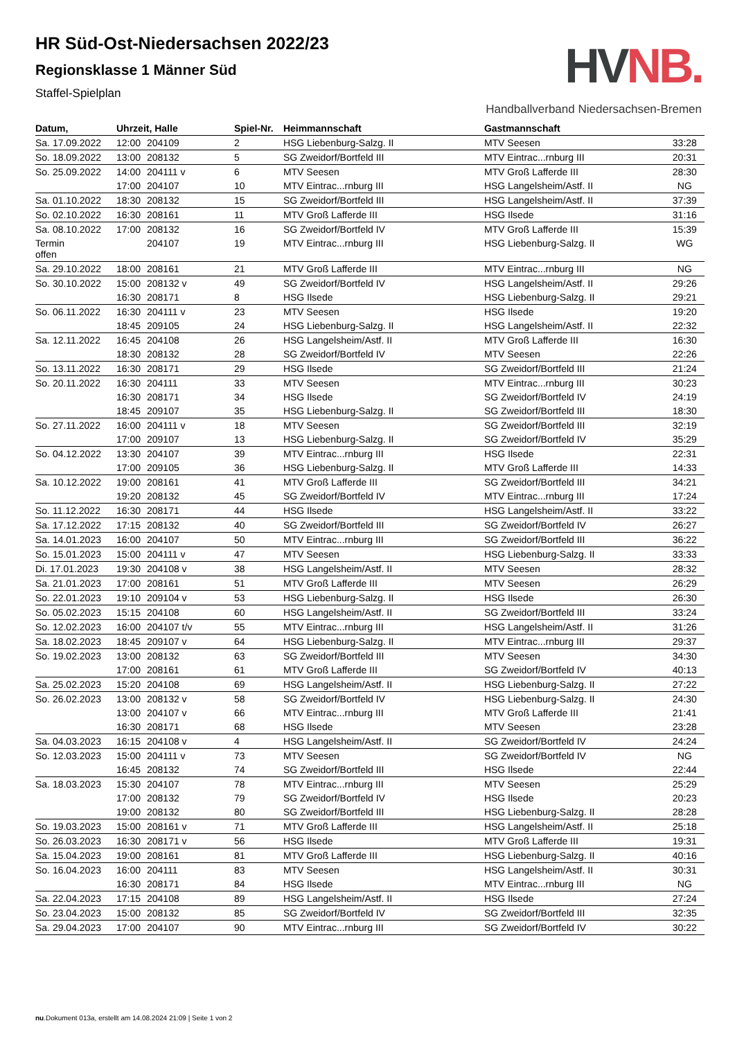HVNB.
Handballverband Niedersachsen-Bremen
HR Süd-Ost-Niedersachsen 2022/23
Regionsklasse 1 Männer Süd
Staffel-Spielplan
| Datum, | Uhrzeit, Halle | | Spiel-Nr. | Heimmannschaft | Gastmannschaft | |
| --- | --- | --- | --- | --- | --- | --- |
| Sa. 17.09.2022 | 12:00 | 204109 | 2 | HSG Liebenburg-Salzg. II | MTV Seesen | 33:28 |
| So. 18.09.2022 | 13:00 | 208132 | 5 | SG Zweidorf/Bortfeld III | MTV Eintrac...rnburg III | 20:31 |
| So. 25.09.2022 | 14:00 | 204111 v | 6 | MTV Seesen | MTV Groß Lafferde III | 28:30 |
| | 17:00 | 204107 | 10 | MTV Eintrac...rnburg III | HSG Langelsheim/Astf. II | NG |
| Sa. 01.10.2022 | 18:30 | 208132 | 15 | SG Zweidorf/Bortfeld III | HSG Langelsheim/Astf. II | 37:39 |
| So. 02.10.2022 | 16:30 | 208161 | 11 | MTV Groß Lafferde III | HSG Ilsede | 31:16 |
| Sa. 08.10.2022 | 17:00 | 208132 | 16 | SG Zweidorf/Bortfeld IV | MTV Groß Lafferde III | 15:39 |
| Termin offen | | 204107 | 19 | MTV Eintrac...rnburg III | HSG Liebenburg-Salzg. II | WG |
| Sa. 29.10.2022 | 18:00 | 208161 | 21 | MTV Groß Lafferde III | MTV Eintrac...rnburg III | NG |
| So. 30.10.2022 | 15:00 | 208132 v | 49 | SG Zweidorf/Bortfeld IV | HSG Langelsheim/Astf. II | 29:26 |
| | 16:30 | 208171 | 8 | HSG Ilsede | HSG Liebenburg-Salzg. II | 29:21 |
| So. 06.11.2022 | 16:30 | 204111 v | 23 | MTV Seesen | HSG Ilsede | 19:20 |
| | 18:45 | 209105 | 24 | HSG Liebenburg-Salzg. II | HSG Langelsheim/Astf. II | 22:32 |
| Sa. 12.11.2022 | 16:45 | 204108 | 26 | HSG Langelsheim/Astf. II | MTV Groß Lafferde III | 16:30 |
| | 18:30 | 208132 | 28 | SG Zweidorf/Bortfeld IV | MTV Seesen | 22:26 |
| So. 13.11.2022 | 16:30 | 208171 | 29 | HSG Ilsede | SG Zweidorf/Bortfeld III | 21:24 |
| So. 20.11.2022 | 16:30 | 204111 | 33 | MTV Seesen | MTV Eintrac...rnburg III | 30:23 |
| | 16:30 | 208171 | 34 | HSG Ilsede | SG Zweidorf/Bortfeld IV | 24:19 |
| | 18:45 | 209107 | 35 | HSG Liebenburg-Salzg. II | SG Zweidorf/Bortfeld III | 18:30 |
| So. 27.11.2022 | 16:00 | 204111 v | 18 | MTV Seesen | SG Zweidorf/Bortfeld III | 32:19 |
| | 17:00 | 209107 | 13 | HSG Liebenburg-Salzg. II | SG Zweidorf/Bortfeld IV | 35:29 |
| So. 04.12.2022 | 13:30 | 204107 | 39 | MTV Eintrac...rnburg III | HSG Ilsede | 22:31 |
| | 17:00 | 209105 | 36 | HSG Liebenburg-Salzg. II | MTV Groß Lafferde III | 14:33 |
| Sa. 10.12.2022 | 19:00 | 208161 | 41 | MTV Groß Lafferde III | SG Zweidorf/Bortfeld III | 34:21 |
| | 19:20 | 208132 | 45 | SG Zweidorf/Bortfeld IV | MTV Eintrac...rnburg III | 17:24 |
| So. 11.12.2022 | 16:30 | 208171 | 44 | HSG Ilsede | HSG Langelsheim/Astf. II | 33:22 |
| Sa. 17.12.2022 | 17:15 | 208132 | 40 | SG Zweidorf/Bortfeld III | SG Zweidorf/Bortfeld IV | 26:27 |
| Sa. 14.01.2023 | 16:00 | 204107 | 50 | MTV Eintrac...rnburg III | SG Zweidorf/Bortfeld III | 36:22 |
| So. 15.01.2023 | 15:00 | 204111 v | 47 | MTV Seesen | HSG Liebenburg-Salzg. II | 33:33 |
| Di. 17.01.2023 | 19:30 | 204108 v | 38 | HSG Langelsheim/Astf. II | MTV Seesen | 28:32 |
| Sa. 21.01.2023 | 17:00 | 208161 | 51 | MTV Groß Lafferde III | MTV Seesen | 26:29 |
| So. 22.01.2023 | 19:10 | 209104 v | 53 | HSG Liebenburg-Salzg. II | HSG Ilsede | 26:30 |
| So. 05.02.2023 | 15:15 | 204108 | 60 | HSG Langelsheim/Astf. II | SG Zweidorf/Bortfeld III | 33:24 |
| So. 12.02.2023 | 16:00 | 204107 t/v | 55 | MTV Eintrac...rnburg III | HSG Langelsheim/Astf. II | 31:26 |
| Sa. 18.02.2023 | 18:45 | 209107 v | 64 | HSG Liebenburg-Salzg. II | MTV Eintrac...rnburg III | 29:37 |
| So. 19.02.2023 | 13:00 | 208132 | 63 | SG Zweidorf/Bortfeld III | MTV Seesen | 34:30 |
| | 17:00 | 208161 | 61 | MTV Groß Lafferde III | SG Zweidorf/Bortfeld IV | 40:13 |
| Sa. 25.02.2023 | 15:20 | 204108 | 69 | HSG Langelsheim/Astf. II | HSG Liebenburg-Salzg. II | 27:22 |
| So. 26.02.2023 | 13:00 | 208132 v | 58 | SG Zweidorf/Bortfeld IV | HSG Liebenburg-Salzg. II | 24:30 |
| | 13:00 | 204107 v | 66 | MTV Eintrac...rnburg III | MTV Groß Lafferde III | 21:41 |
| | 16:30 | 208171 | 68 | HSG Ilsede | MTV Seesen | 23:28 |
| Sa. 04.03.2023 | 16:15 | 204108 v | 4 | HSG Langelsheim/Astf. II | SG Zweidorf/Bortfeld IV | 24:24 |
| So. 12.03.2023 | 15:00 | 204111 v | 73 | MTV Seesen | SG Zweidorf/Bortfeld IV | NG |
| | 16:45 | 208132 | 74 | SG Zweidorf/Bortfeld III | HSG Ilsede | 22:44 |
| Sa. 18.03.2023 | 15:30 | 204107 | 78 | MTV Eintrac...rnburg III | MTV Seesen | 25:29 |
| | 17:00 | 208132 | 79 | SG Zweidorf/Bortfeld IV | HSG Ilsede | 20:23 |
| | 19:00 | 208132 | 80 | SG Zweidorf/Bortfeld III | HSG Liebenburg-Salzg. II | 28:28 |
| So. 19.03.2023 | 15:00 | 208161 v | 71 | MTV Groß Lafferde III | HSG Langelsheim/Astf. II | 25:18 |
| So. 26.03.2023 | 16:30 | 208171 v | 56 | HSG Ilsede | MTV Groß Lafferde III | 19:31 |
| Sa. 15.04.2023 | 19:00 | 208161 | 81 | MTV Groß Lafferde III | HSG Liebenburg-Salzg. II | 40:16 |
| So. 16.04.2023 | 16:00 | 204111 | 83 | MTV Seesen | HSG Langelsheim/Astf. II | 30:31 |
| | 16:30 | 208171 | 84 | HSG Ilsede | MTV Eintrac...rnburg III | NG |
| Sa. 22.04.2023 | 17:15 | 204108 | 89 | HSG Langelsheim/Astf. II | HSG Ilsede | 27:24 |
| So. 23.04.2023 | 15:00 | 208132 | 85 | SG Zweidorf/Bortfeld IV | SG Zweidorf/Bortfeld III | 32:35 |
| Sa. 29.04.2023 | 17:00 | 204107 | 90 | MTV Eintrac...rnburg III | SG Zweidorf/Bortfeld IV | 30:22 |
nu.Dokument 013a, erstellt am 14.08.2024 21:09 | Seite 1 von 2